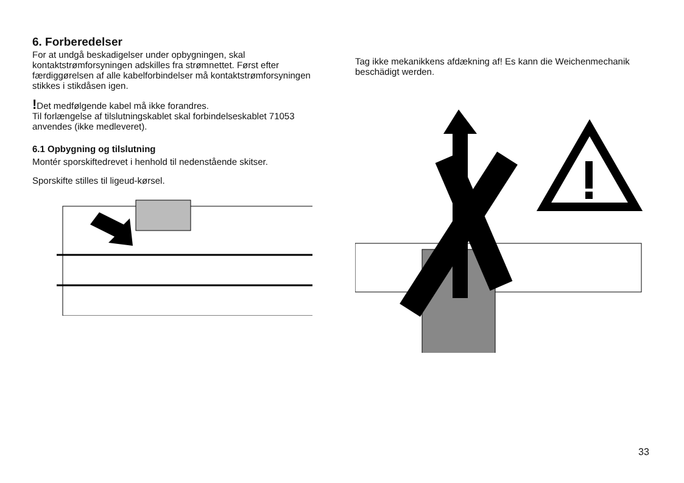6. Forberedelser
For at undgå beskadigelser under opbygningen, skal kontaktstrømforsyningen adskilles fra strømnettet. Først efter færdiggørelsen af alle kabelforbindelser må kontaktstrømforsyningen stikkes i stikdåsen igen.
!Det medfølgende kabel må ikke forandres.
Til forlængelse af tilslutningskablet skal forbindelseskablet 71053 anvendes (ikke medleveret).
6.1 Opbygning og tilslutning
Montér sporskiftedrevet i henhold til nedenstående skitser.
Sporskifte stilles til ligeud-kørsel.
Tag ikke mekanikkens afdækning af! Es kann die Weichenmechanik beschädigt werden.
33